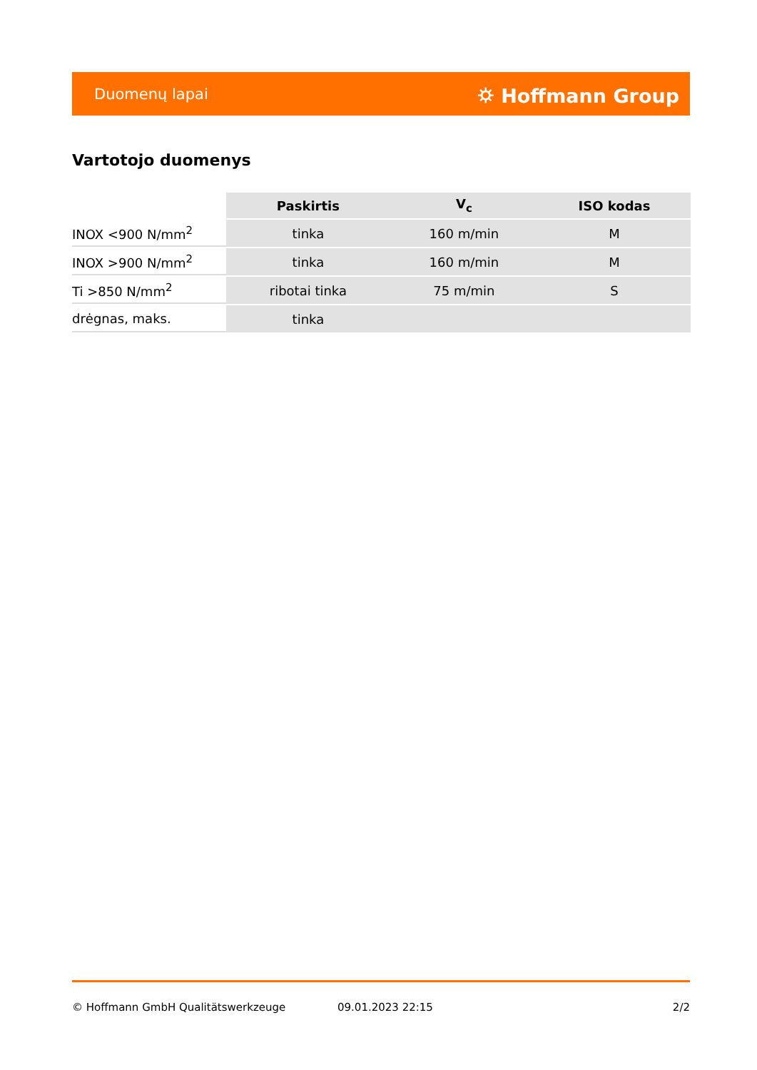Duomenų lapai ⛭ Hoffmann Group
Vartotojo duomenys
| | Paskirtis | V<sub>c</sub> | ISO kodas |
| --- | --- | --- | --- |
| INOX <900 N/mm<sup>2</sup> | tinka | 160 m/min | M |
| INOX >900 N/mm<sup>2</sup> | tinka | 160 m/min | M |
| Ti >850 N/mm<sup>2</sup> | ribotai tinka | 75 m/min | S |
| drėgnas, maks. | tinka | | |
© Hoffmann GmbH Qualitätswerkzeuge 09.01.2023 22:15 2/2